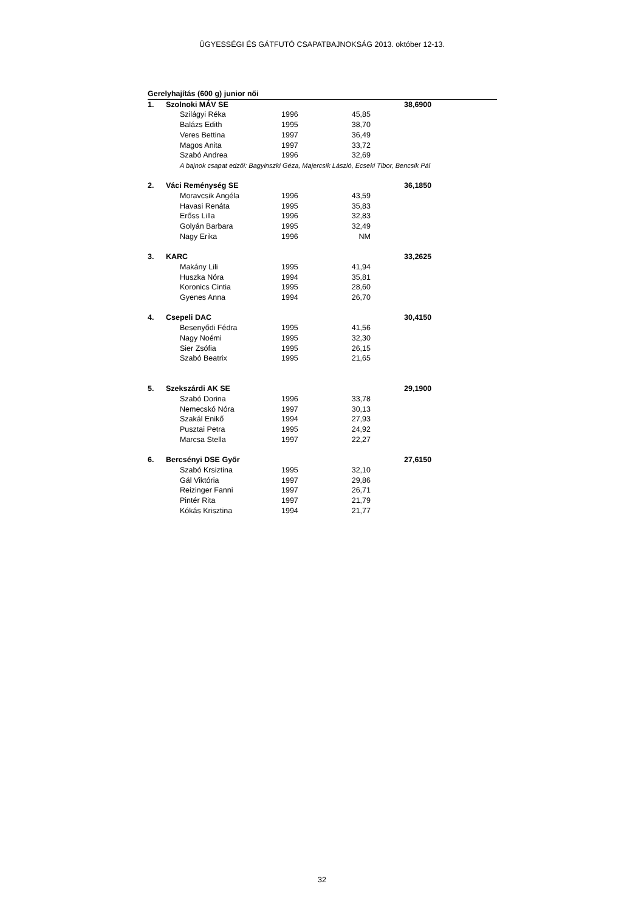ÜGYESSÉGI ÉS GÁTFUTÓ CSAPATBAJNOKSÁG 2013. október 12-13.
| Gerelyhajítás (600 g) junior női | | | | | | | |
| 1. | Szolnoki MÁV SE | | | | | | 38,6900 |
| | | Szilágyi Réka | 1996 | 45,85 | | | |
| | | Balázs Edith | 1995 | 38,70 | | | |
| | | Veres Bettina | 1997 | 36,49 | | | |
| | | Magos Anita | 1997 | 33,72 | | | |
| | | Szabó Andrea | 1996 | 32,69 | | | |
| | | A bajnok csapat edzői: Bagyinszki Géza, Majercsik László, Ecseki Tibor, Bencsik Pál | | | | | |
| 2. | Váci Reménység SE | | | | | | 36,1850 |
| | | Moravcsik Angéla | 1996 | 43,59 | | | |
| | | Havasi Renáta | 1995 | 35,83 | | | |
| | | Erőss Lilla | 1996 | 32,83 | | | |
| | | Golyán Barbara | 1995 | 32,49 | | | |
| | | Nagy Erika | 1996 | NM | | | |
| 3. | KARC | | | | | | 33,2625 |
| | | Makány Lili | 1995 | 41,94 | | | |
| | | Huszka Nóra | 1994 | 35,81 | | | |
| | | Koronics Cintia | 1995 | 28,60 | | | |
| | | Gyenes Anna | 1994 | 26,70 | | | |
| 4. | Csepeli DAC | | | | | | 30,4150 |
| | | Besenyődi Fédra | 1995 | 41,56 | | | |
| | | Nagy Noémi | 1995 | 32,30 | | | |
| | | Sier Zsófia | 1995 | 26,15 | | | |
| | | Szabó Beatrix | 1995 | 21,65 | | | |
| 5. | Szekszárdi AK SE | | | | | | 29,1900 |
| | | Szabó Dorina | 1996 | 33,78 | | | |
| | | Nemecskó Nóra | 1997 | 30,13 | | | |
| | | Szakál Enikő | 1994 | 27,93 | | | |
| | | Pusztai Petra | 1995 | 24,92 | | | |
| | | Marcsa Stella | 1997 | 22,27 | | | |
| 6. | Bercsényi DSE Győr | | | | | | 27,6150 |
| | | Szabó Krsiztina | 1995 | 32,10 | | | |
| | | Gál Viktória | 1997 | 29,86 | | | |
| | | Reizinger Fanni | 1997 | 26,71 | | | |
| | | Pintér Rita | 1997 | 21,79 | | | |
| | | Kókás Krisztina | 1994 | 21,77 | | | |
32